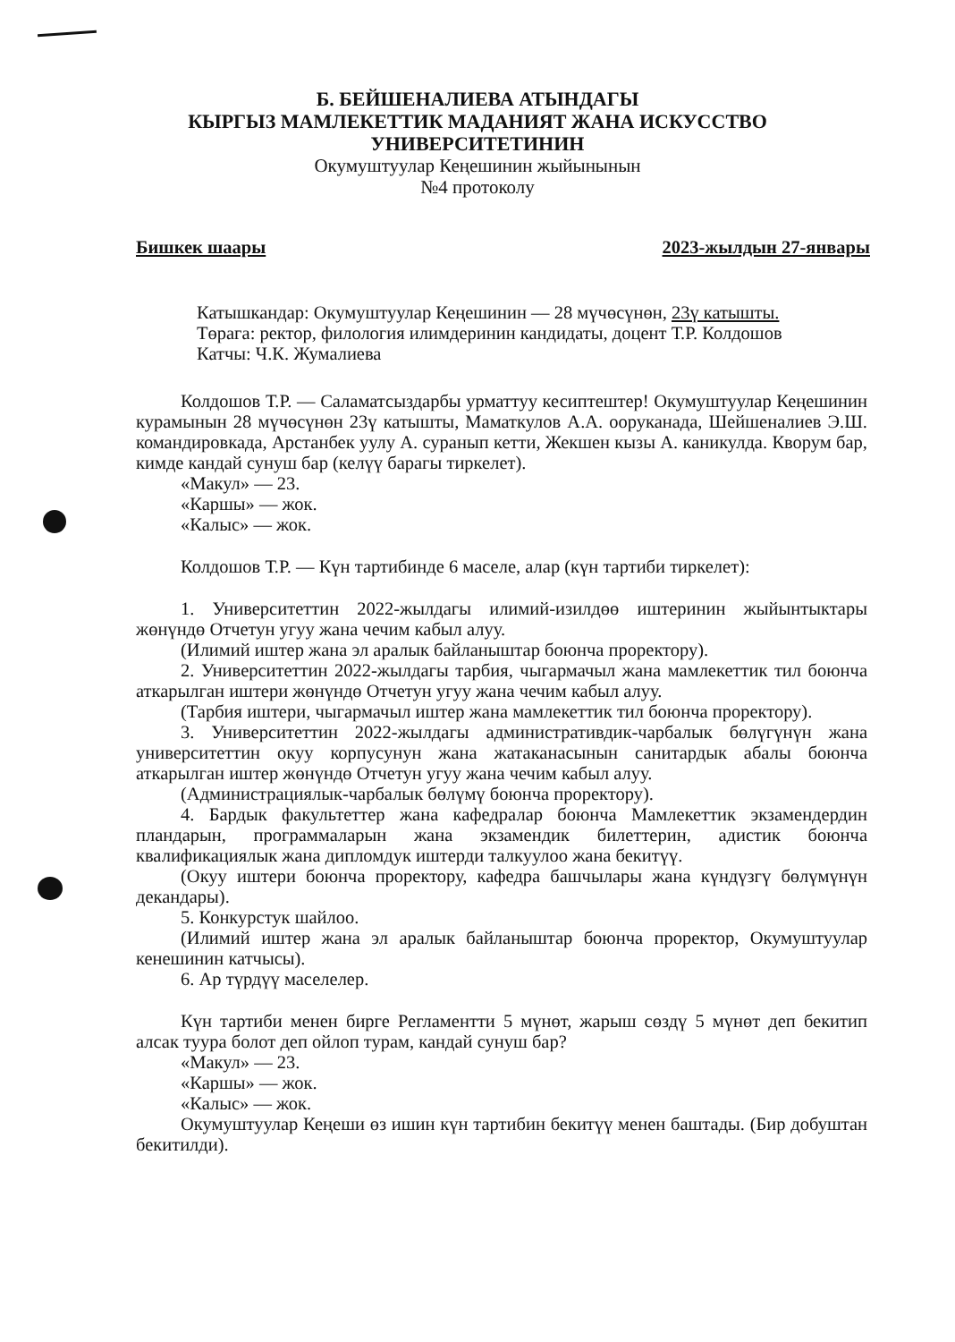Б. БЕЙШЕНАЛИЕВА АТЫНДАГЫ
КЫРГЫЗ МАМЛЕКЕТТИК МАДАНИЯТ ЖАНА ИСКУССТВО
УНИВЕРСИТЕТИНИН
Окумуштуулар Кеңешинин жыйынынын
№4 протоколу
Бишкек шаары 2023-жылдын 27-январы
Катышкандар: Окумуштуулар Кеңешинин — 28 мүчөсүнөн, 23ү катышты.
Төрага: ректор, филология илимдеринин кандидаты, доцент Т.Р. Колдошов
Катчы: Ч.К. Жумалиева
Колдошов Т.Р. — Саламатсыздарбы урматтуу кесиптештер! Окумуштуулар Кеңешинин курамынын 28 мүчөсүнөн 23ү катышты, Маматкулов А.А. ооруканада, Шейшеналиев Э.Ш. командировкада, Арстанбек уулу А. суранып кетти, Жекшен кызы А. каникулда. Кворум бар, кимде кандай сунуш бар (келүү барагы тиркелет).
«Макул» — 23.
«Каршы» — жок.
«Калыс» — жок.
Колдошов Т.Р. — Күн тартибинде 6 маселе, алар (күн тартиби тиркелет):
1. Университеттин 2022-жылдагы илимий-изилдөө иштеринин жыйынтыктары жөнүндө Отчетун угуу жана чечим кабыл алуу.
(Илимий иштер жана эл аралык байланыштар боюнча проректору).
2. Университеттин 2022-жылдагы тарбия, чыгармачыл жана мамлекеттик тил боюнча аткарылган иштери жөнүндө Отчетун угуу жана чечим кабыл алуу.
(Тарбия иштери, чыгармачыл иштер жана мамлекеттик тил боюнча проректору).
3. Университеттин 2022-жылдагы административдик-чарбалык бөлүгүнүн жана университеттин окуу корпусунун жана жатаканасынын санитардык абалы боюнча аткарылган иштер жөнүндө Отчетун угуу жана чечим кабыл алуу.
(Администрациялык-чарбалык бөлүмү боюнча проректору).
4. Бардык факультеттер жана кафедралар боюнча Мамлекеттик экзамендердин пландарын, программаларын жана экзамендик билеттерин, адистик боюнча квалификациялык жана дипломдук иштерди талкуулоо жана бекитүү.
(Окуу иштери боюнча проректору, кафедра башчылары жана күндүзгү бөлүмүнүн декандары).
5. Конкурстук шайлоо.
(Илимий иштер жана эл аралык байланыштар боюнча проректор, Окумуштуулар кенешинин катчысы).
6. Ар түрдүү маселелер.
Күн тартиби менен бирге Регламентти 5 мүнөт, жарыш сөздү 5 мүнөт деп бекитип алсак туура болот деп ойлоп турам, кандай сунуш бар?
«Макул» — 23.
«Каршы» — жок.
«Калыс» — жок.
Окумуштуулар Кеңеши өз ишин күн тартибин бекитүү менен баштады. (Бир добуштан бекитилди).